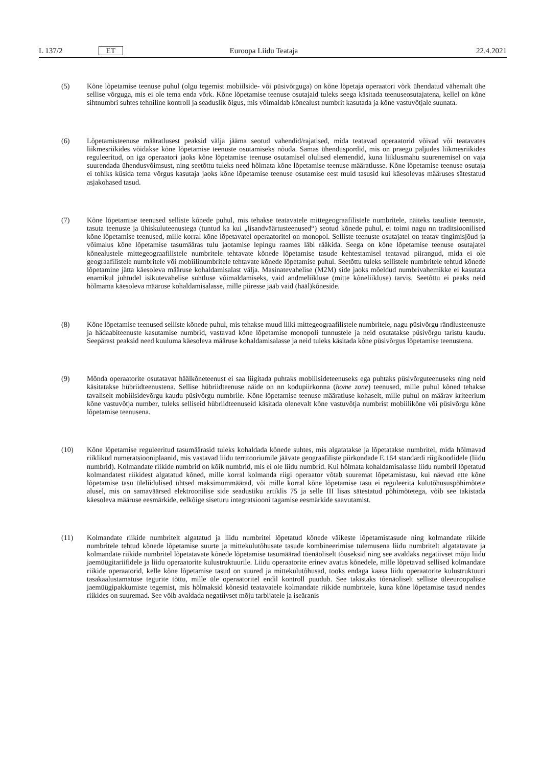L 137/2 ET Euroopa Liidu Teataja 22.4.2021
(5) Kõne lõpetamise teenuse puhul (olgu tegemist mobiilside- või püsivõrguga) on kõne lõpetaja operaatori võrk ühendatud vähemalt ühe sellise võrguga, mis ei ole tema enda võrk. Kõne lõpetamise teenuse osutajaid tuleks seega käsitada teenuseosutajatena, kellel on kõne sihtnumbri suhtes tehniline kontroll ja seaduslik õigus, mis võimaldab kõnealust numbrit kasutada ja kõne vastuvõtjale suunata.
(6) Lõpetamisteenuse määratlusest peaksid välja jääma seotud vahendid/rajatised, mida teatavad operaatorid võivad või teatavates liikmesriikides võidakse kõne lõpetamise teenuste osutamiseks nõuda. Samas ühenduspordid, mis on praegu paljudes liikmesriikides reguleeritud, on iga operaatori jaoks kõne lõpetamise teenuse osutamisel olulised elemendid, kuna liiklusmahu suurenemisel on vaja suurendada ühendusvõimsust, ning seetõttu tuleks need hõlmata kõne lõpetamise teenuse määratlusse. Kõne lõpetamise teenuse osutaja ei tohiks küsida tema võrgus kasutaja jaoks kõne lõpetamise teenuse osutamise eest muid tasusid kui käesolevas määruses sätestatud asjakohased tasud.
(7) Kõne lõpetamise teenused selliste kõnede puhul, mis tehakse teatavatele mittegeograafilistele numbritele, näiteks tasuliste teenuste, tasuta teenuste ja ühiskuluteenustega (tuntud ka kui „lisandväärtusteenused“) seotud kõnede puhul, ei toimi nagu nn traditsioonilised kõne lõpetamise teenused, mille korral kõne lõpetavatel operaatoritel on monopol. Selliste teenuste osutajatel on teatav tingimisjõud ja võimalus kõne lõpetamise tasumääras tulu jaotamise lepingu raames läbi rääkida. Seega on kõne lõpetamise teenuse osutajatel kõnealustele mittegeograafilistele numbritele tehtavate kõnede lõpetamise tasude kehtestamisel teatavad piirangud, mida ei ole geograafilistele numbritele või mobiilinumbritele tehtavate kõnede lõpetamise puhul. Seetõttu tuleks sellistele numbritele tehtud kõnede lõpetamine jätta käesoleva määruse kohaldamisalast välja. Masinatevahelise (M2M) side jaoks mõeldud numbrivahemikke ei kasutata enamikul juhtudel isikutevahelise suhtluse võimaldamiseks, vaid andmeliikluse (mitte kõneliikluse) tarvis. Seetõttu ei peaks neid hõlmama käesoleva määruse kohaldamisalasse, mille piiresse jääb vaid (hääl)kõneside.
(8) Kõne lõpetamise teenused selliste kõnede puhul, mis tehakse muud liiki mittegeograafilistele numbritele, nagu püsivõrgu rändlusteenuste ja hädaabiteenuste kasutamise numbrid, vastavad kõne lõpetamise monopoli tunnustele ja neid osutatakse püsivõrgu taristu kaudu. Seepärast peaksid need kuuluma käesoleva määruse kohaldamisalasse ja neid tuleks käsitada kõne püsivõrgus lõpetamise teenustena.
(9) Mõnda operaatorite osutatavat häälkõneteenust ei saa liigitada puhtaks mobiilsideteenuseks ega puhtaks püsivõrguteenuseks ning neid käsitatakse hübriidteenustena. Sellise hübriidteenuse näide on nn kodupiirkonna (home zone) teenused, mille puhul kõned tehakse tavaliselt mobiilsidevõrgu kaudu püsivõrgu numbrile. Kõne lõpetamise teenuse määratluse kohaselt, mille puhul on määrav kriteerium kõne vastuvõtja number, tuleks selliseid hübriidteenuseid käsitada olenevalt kõne vastuvõtja numbrist mobiilikõne või püsivõrgu kõne lõpetamise teenusena.
(10) Kõne lõpetamise reguleeritud tasumäärasid tuleks kohaldada kõnede suhtes, mis algatatakse ja lõpetatakse numbritel, mida hõlmavad riiklikud numeratsiooniplaanid, mis vastavad liidu territooriumile jäävate geograafiliste piirkondade E.164 standardi riigikoodidele (liidu numbrid). Kolmandate riikide numbrid on kõik numbrid, mis ei ole liidu numbrid. Kui hõlmata kohaldamisalasse liidu numbril lõpetatud kolmandatest riikidest algatatud kõned, mille korral kolmanda riigi operaator võtab suuremat lõpetamistasu, kui näevad ette kõne lõpetamise tasu üleliidulised ühtsed maksimummäärad, või mille korral kõne lõpetamise tasu ei reguleerita kulutõhususpõhimõtete alusel, mis on samaväärsed elektroonilise side seadustiku artiklis 75 ja selle III lisas sätestatud põhimõtetega, võib see takistada käesoleva määruse eesmärkide, eelkõige siseturu integratsiooni tagamise eesmärkide saavutamist.
(11) Kolmandate riikide numbritelt algatatud ja liidu numbritel lõpetatud kõnede väikeste lõpetamistasude ning kolmandate riikide numbritele tehtud kõnede lõpetamise suurte ja mittekulutõhusate tasude kombineerimise tulemusena liidu numbritelt algatatavate ja kolmandate riikide numbritel lõpetatavate kõnede lõpetamise tasumäärad tõenäoliselt tõuseksid ning see avaldaks negatiivset mõju liidu jaemüügitariifidele ja liidu operaatorite kulustruktuurile. Liidu operaatorite erinev avatus kõnedele, mille lõpetavad sellised kolmandate riikide operaatorid, kelle kõne lõpetamise tasud on suured ja mittekulutõhusad, tooks endaga kaasa liidu operaatorite kulustruktuuri tasakaalustamatuse tegurite tõttu, mille üle operaatoritel endil kontroll puudub. See takistaks tõenäoliselt selliste üleeuroopaliste jaemüügipakkumiste tegemist, mis hõlmaksid kõnesid teatavatele kolmandate riikide numbritele, kuna kõne lõpetamise tasud nendes riikides on suuremad. See võib avaldada negatiivset mõju tarbijatele ja iseäranis